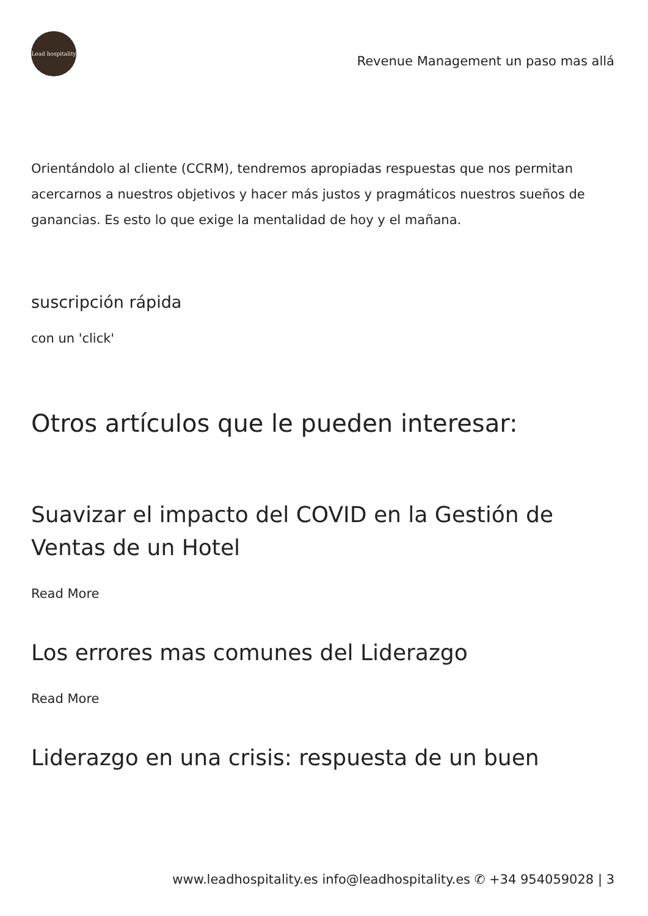Lead hospitality
Revenue Management un paso mas allá
Orientándolo al cliente (CCRM), tendremos apropiadas respuestas que nos permitan acercarnos a nuestros objetivos y hacer más justos y pragmáticos nuestros sueños de ganancias. Es esto lo que exige la mentalidad de hoy y el mañana.
suscripción rápida
con un 'click'
Otros artículos que le pueden interesar:
Suavizar el impacto del COVID en la Gestión de Ventas de un Hotel
Read More
Los errores mas comunes del Liderazgo
Read More
Liderazgo en una crisis: respuesta de un buen
www.leadhospitality.es info@leadhospitality.es ✆ +34 954059028 | 3